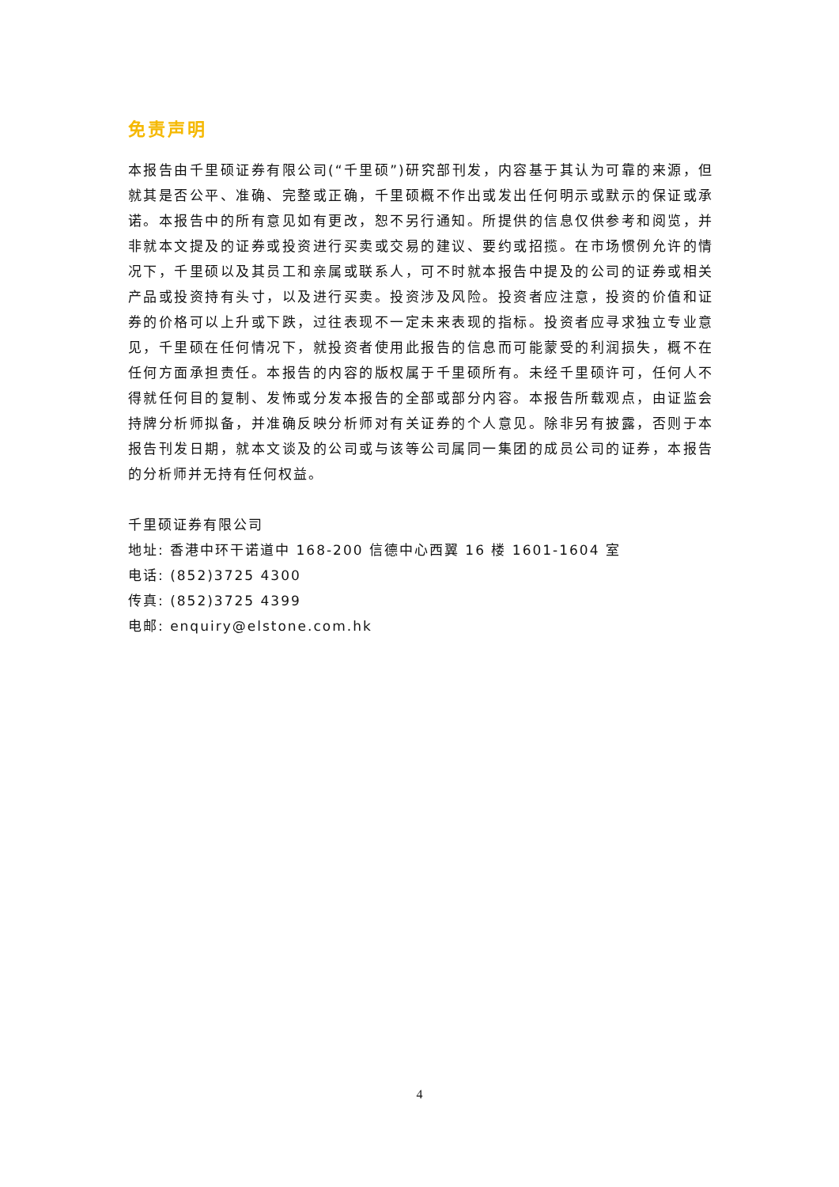免责声明
本报告由千里硕证券有限公司(“千里硕”)研究部刊发，内容基于其认为可靠的来源，但就其是否公平、准确、完整或正确，千里硕概不作出或发出任何明示或默示的保证或承诺。本报告中的所有意见如有更改，恕不另行通知。所提供的信息仅供参考和阅览，并非就本文提及的证券或投资进行买卖或交易的建议、要约或招揽。在市场惯例允许的情况下，千里硕以及其员工和亲属或联系人，可不时就本报告中提及的公司的证券或相关产品或投资持有头寸，以及进行买卖。投资涉及风险。投资者应注意，投资的价值和证券的价格可以上升或下跌，过往表现不一定未来表现的指标。投资者应寻求独立专业意见，千里硕在任何情况下，就投资者使用此报告的信息而可能蒙受的利润损失，概不在任何方面承担责任。本报告的内容的版权属于千里硕所有。未经千里硕许可，任何人不得就任何目的复制、发怖或分发本报告的全部或部分内容。本报告所载观点，由证监会持牌分析师拟备，并准确反映分析师对有关证券的个人意见。除非另有披露，否则于本报告刊发日期，就本文谈及的公司或与该等公司属同一集团的成员公司的证券，本报告的分析师并无持有任何权益。
千里硕证券有限公司
地址: 香港中环干诺道中 168-200 信德中心西翼 16 楼 1601-1604 室
电话: (852)3725 4300
传真: (852)3725 4399
电邮: enquiry@elstone.com.hk
4